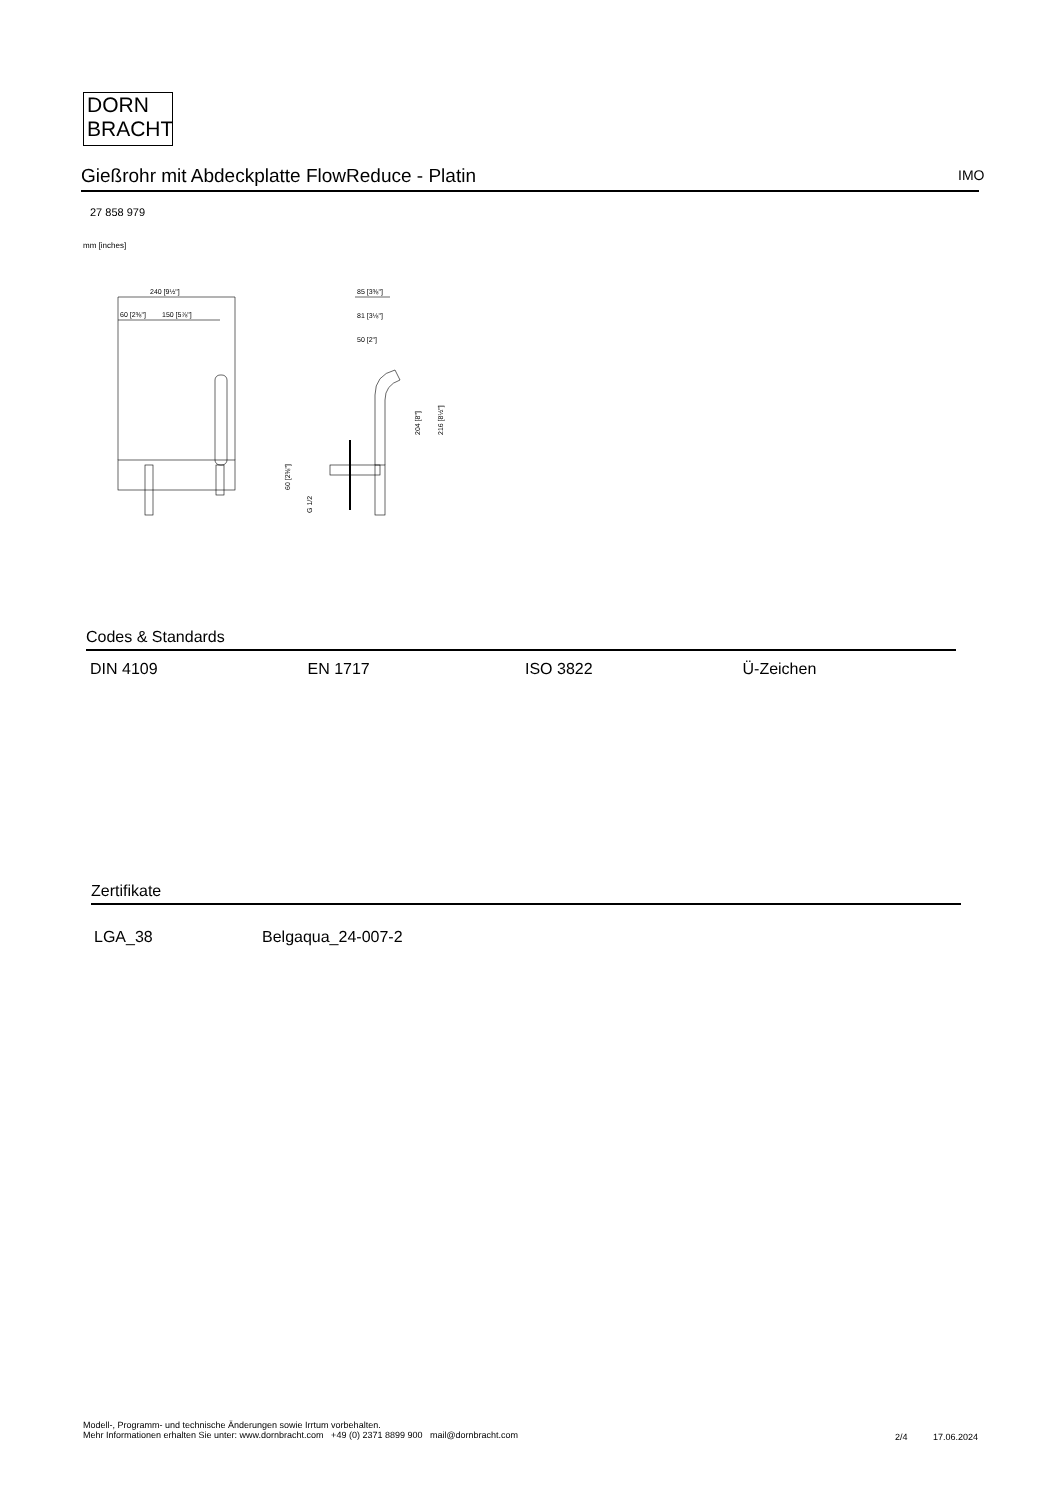DORN
BRACHT
Gießrohr mit Abdeckplatte FlowReduce - Platin IMO
27 858 979
mm [inches]
240 [9½"]
60 [2⅜"]
150 [5⅞"]
85 [3⅜"]
81 [3⅛"]
50 [2"]
204 [8"]
216 [8½"]
60 [2⅜"]
G 1/2
Codes & Standards
| DIN 4109 | EN 1717 | ISO 3822 | Ü-Zeichen |
Zertifikate
| LGA_38 | Belgaqua_24-007-2 |
Modell-, Programm- und technische Änderungen sowie Irrtum vorbehalten.
Mehr Informationen erhalten Sie unter: www.dornbracht.com +49 (0) 2371 8899 900 mail@dornbracht.com
2/4 17.06.2024